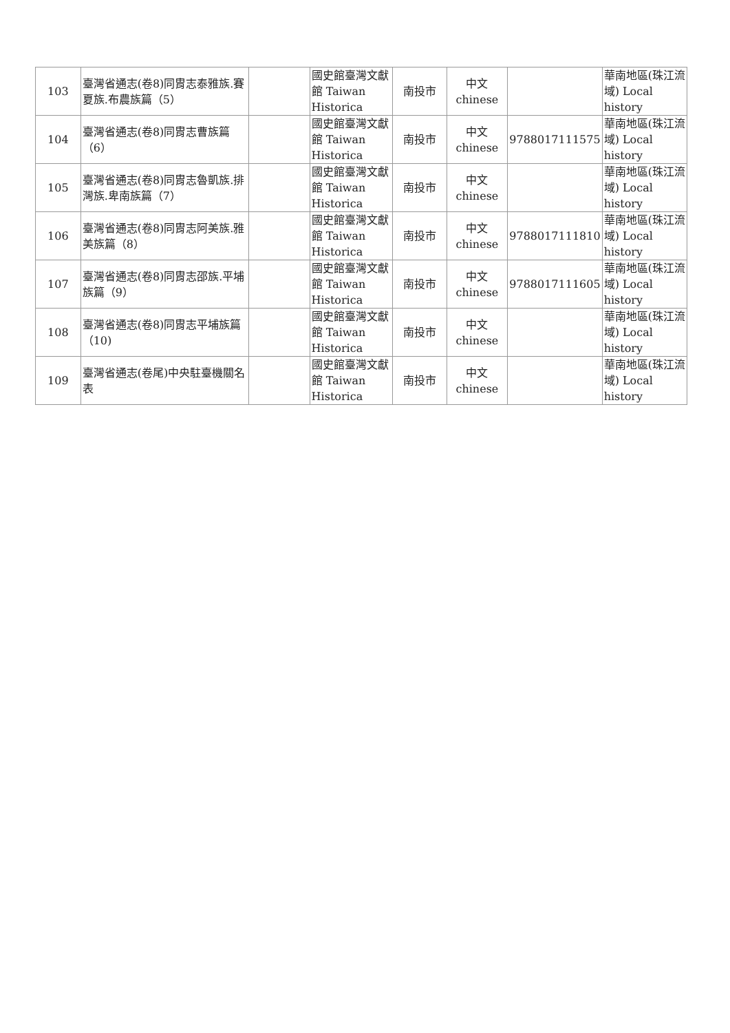| 103 | 臺灣省通志(卷8)同胄志泰雅族.賽夏族.布農族篇（5） | | 國史館臺灣文獻館 Taiwan Historica | 南投市 | 中文 chinese | | 華南地區(珠江流域) Local history |
| 104 | 臺灣省通志(卷8)同胄志曹族篇（6） | | 國史館臺灣文獻館 Taiwan Historica | 南投市 | 中文 chinese | 9788017111575 | 華南地區(珠江流域) Local history |
| 105 | 臺灣省通志(卷8)同胄志魯凱族.排灣族.卑南族篇（7） | | 國史館臺灣文獻館 Taiwan Historica | 南投市 | 中文 chinese | | 華南地區(珠江流域) Local history |
| 106 | 臺灣省通志(卷8)同胄志阿美族.雅美族篇（8） | | 國史館臺灣文獻館 Taiwan Historica | 南投市 | 中文 chinese | 9788017111810 | 華南地區(珠江流域) Local history |
| 107 | 臺灣省通志(卷8)同胄志邵族.平埔族篇（9） | | 國史館臺灣文獻館 Taiwan Historica | 南投市 | 中文 chinese | 9788017111605 | 華南地區(珠江流域) Local history |
| 108 | 臺灣省通志(卷8)同胄志平埔族篇（10) | | 國史館臺灣文獻館 Taiwan Historica | 南投市 | 中文 chinese | | 華南地區(珠江流域) Local history |
| 109 | 臺灣省通志(卷尾)中央駐臺機關名表 | | 國史館臺灣文獻館 Taiwan Historica | 南投市 | 中文 chinese | | 華南地區(珠江流域) Local history |